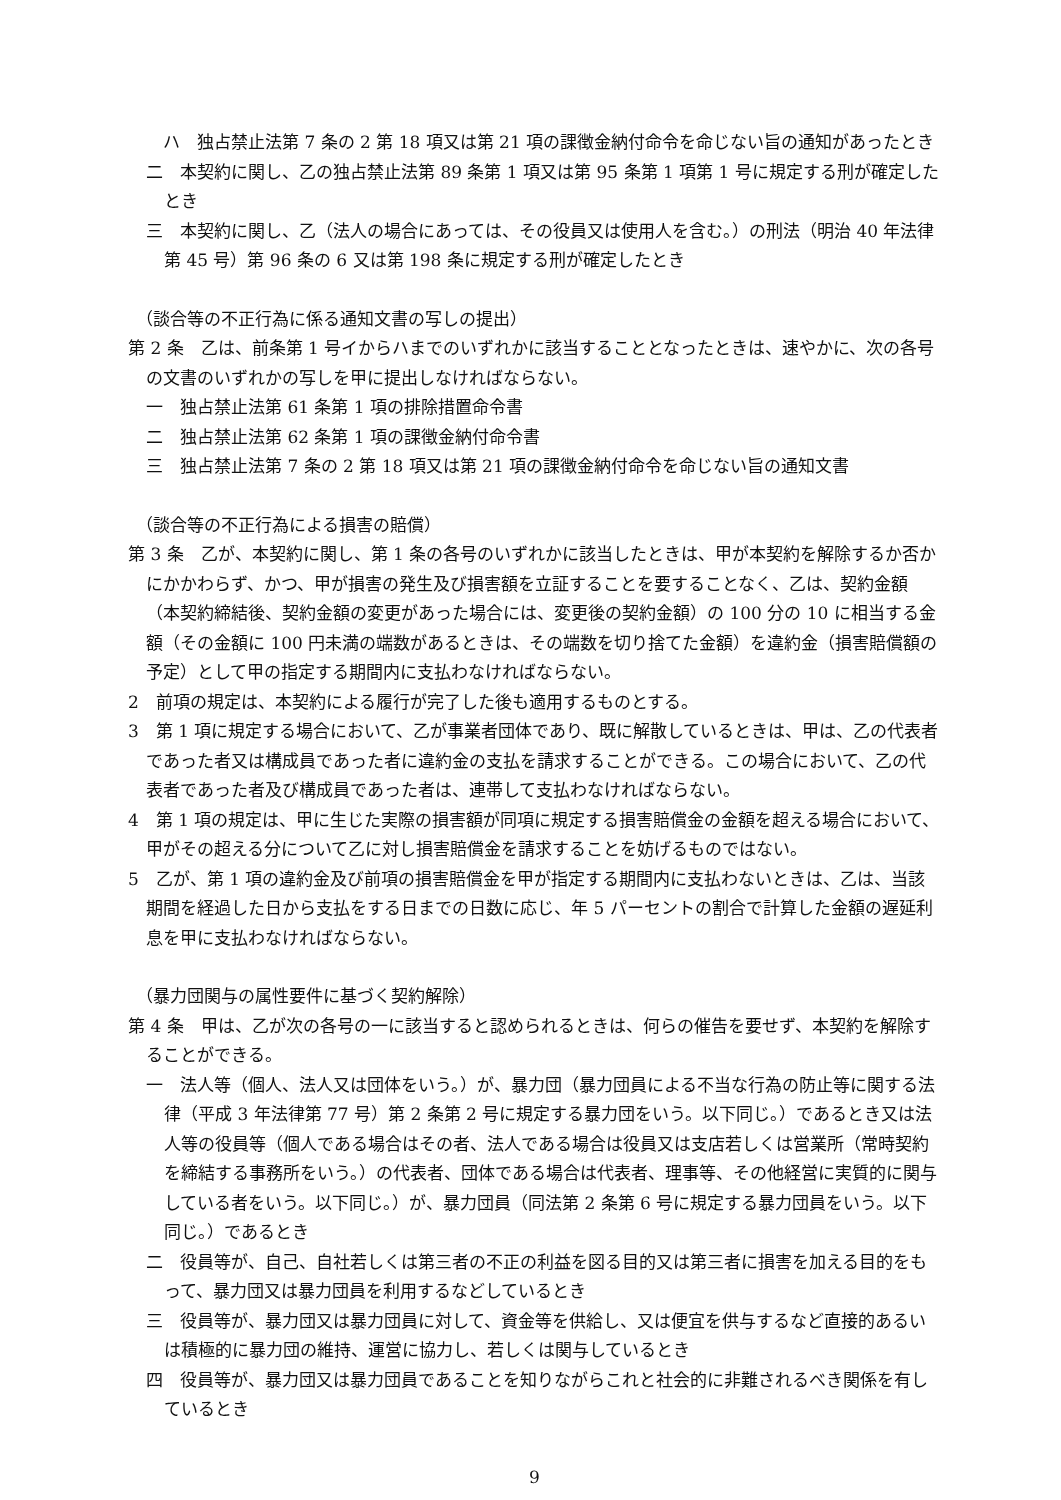ハ　独占禁止法第 7 条の 2 第 18 項又は第 21 項の課徴金納付命令を命じない旨の通知があったとき
二　本契約に関し、乙の独占禁止法第 89 条第 1 項又は第 95 条第 1 項第 1 号に規定する刑が確定したとき
三　本契約に関し、乙（法人の場合にあっては、その役員又は使用人を含む。）の刑法（明治 40 年法律第 45 号）第 96 条の 6 又は第 198 条に規定する刑が確定したとき
（談合等の不正行為に係る通知文書の写しの提出）
第 2 条　乙は、前条第 1 号イからハまでのいずれかに該当することとなったときは、速やかに、次の各号の文書のいずれかの写しを甲に提出しなければならない。
一　独占禁止法第 61 条第 1 項の排除措置命令書
二　独占禁止法第 62 条第 1 項の課徴金納付命令書
三　独占禁止法第 7 条の 2 第 18 項又は第 21 項の課徴金納付命令を命じない旨の通知文書
（談合等の不正行為による損害の賠償）
第 3 条　乙が、本契約に関し、第 1 条の各号のいずれかに該当したときは、甲が本契約を解除するか否かにかかわらず、かつ、甲が損害の発生及び損害額を立証することを要することなく、乙は、契約金額（本契約締結後、契約金額の変更があった場合には、変更後の契約金額）の 100 分の 10 に相当する金額（その金額に 100 円未満の端数があるときは、その端数を切り捨てた金額）を違約金（損害賠償額の予定）として甲の指定する期間内に支払わなければならない。
2　前項の規定は、本契約による履行が完了した後も適用するものとする。
3　第 1 項に規定する場合において、乙が事業者団体であり、既に解散しているときは、甲は、乙の代表者であった者又は構成員であった者に違約金の支払を請求することができる。この場合において、乙の代表者であった者及び構成員であった者は、連帯して支払わなければならない。
4　第 1 項の規定は、甲に生じた実際の損害額が同項に規定する損害賠償金の金額を超える場合において、甲がその超える分について乙に対し損害賠償金を請求することを妨げるものではない。
5　乙が、第 1 項の違約金及び前項の損害賠償金を甲が指定する期間内に支払わないときは、乙は、当該期間を経過した日から支払をする日までの日数に応じ、年 5 パーセントの割合で計算した金額の遅延利息を甲に支払わなければならない。
（暴力団関与の属性要件に基づく契約解除）
第 4 条　甲は、乙が次の各号の一に該当すると認められるときは、何らの催告を要せず、本契約を解除することができる。
一　法人等（個人、法人又は団体をいう。）が、暴力団（暴力団員による不当な行為の防止等に関する法律（平成 3 年法律第 77 号）第 2 条第 2 号に規定する暴力団をいう。以下同じ。）であるとき又は法人等の役員等（個人である場合はその者、法人である場合は役員又は支店若しくは営業所（常時契約を締結する事務所をいう。）の代表者、団体である場合は代表者、理事等、その他経営に実質的に関与している者をいう。以下同じ。）が、暴力団員（同法第 2 条第 6 号に規定する暴力団員をいう。以下同じ。）であるとき
二　役員等が、自己、自社若しくは第三者の不正の利益を図る目的又は第三者に損害を加える目的をもって、暴力団又は暴力団員を利用するなどしているとき
三　役員等が、暴力団又は暴力団員に対して、資金等を供給し、又は便宜を供与するなど直接的あるいは積極的に暴力団の維持、運営に協力し、若しくは関与しているとき
四　役員等が、暴力団又は暴力団員であることを知りながらこれと社会的に非難されるべき関係を有しているとき
9